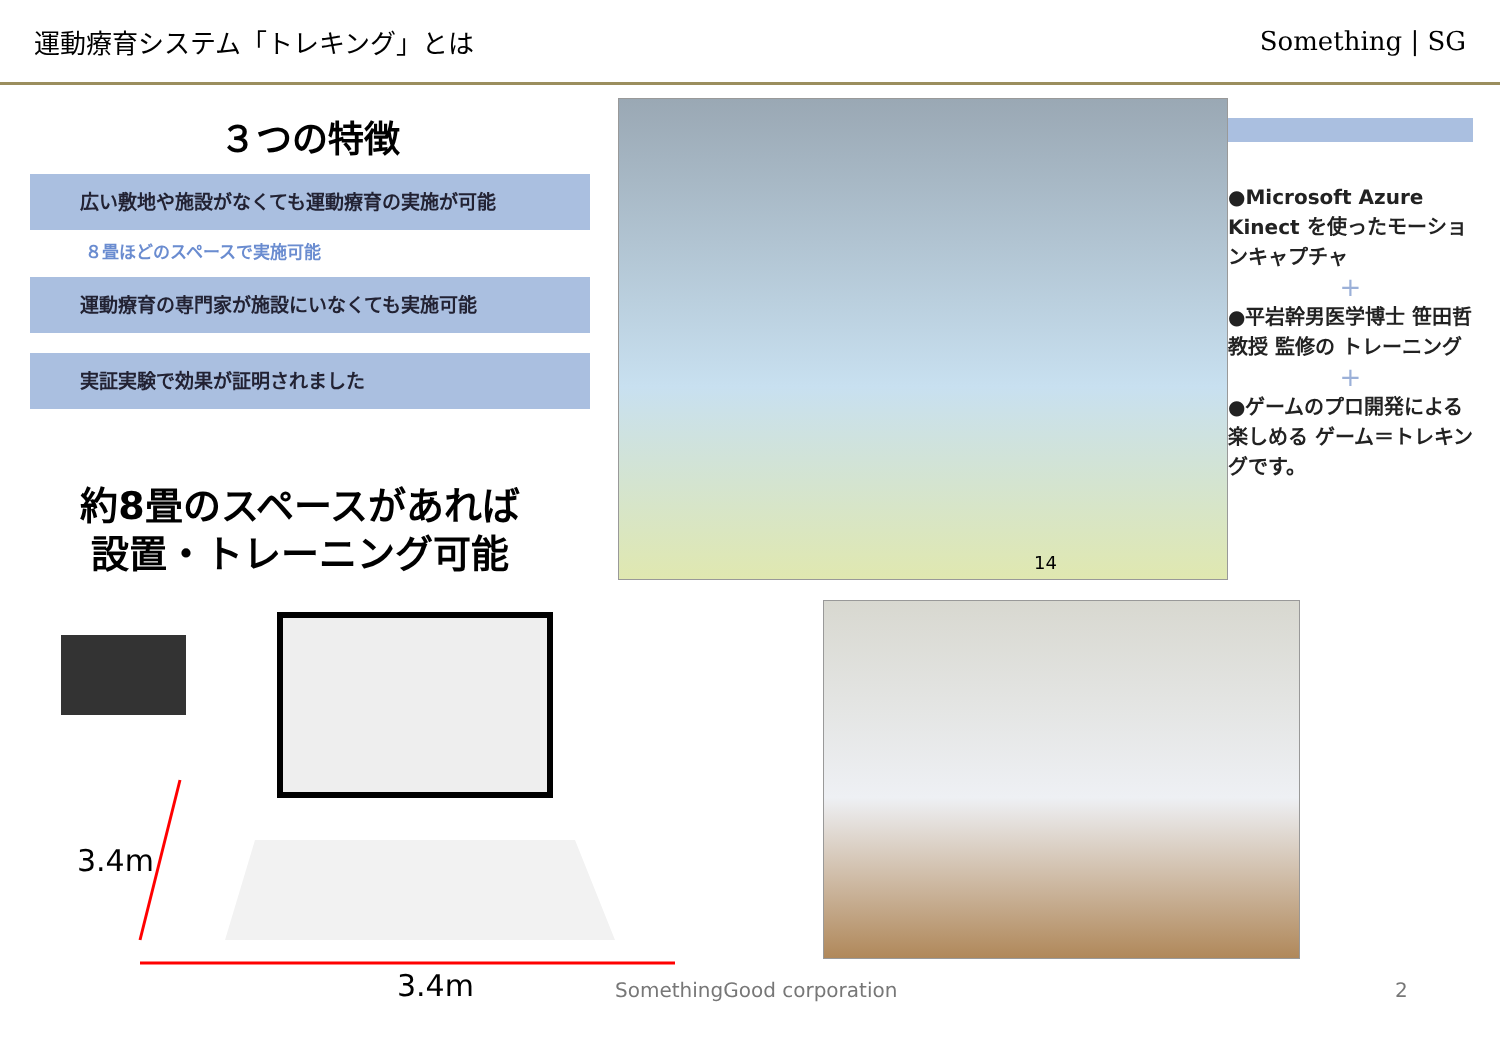運動療育システム「トレキング」とは Something | SG
３つの特徴
広い敷地や施設がなくても運動療育の実施が可能
８畳ほどのスペースで実施可能
運動療育の専門家が施設にいなくても実施可能
実証実験で効果が証明されました
約8畳のスペースがあれば
設置・トレーニング可能
14
●Microsoft Azure Kinect を使ったモーションキャプチャ
+
●平岩幹男医学博士 笹田哲教授 監修の トレーニング
+
●ゲームのプロ開発による 楽しめる ゲーム＝トレキングです。
3.4m
3.4m SomethingGood corporation 2